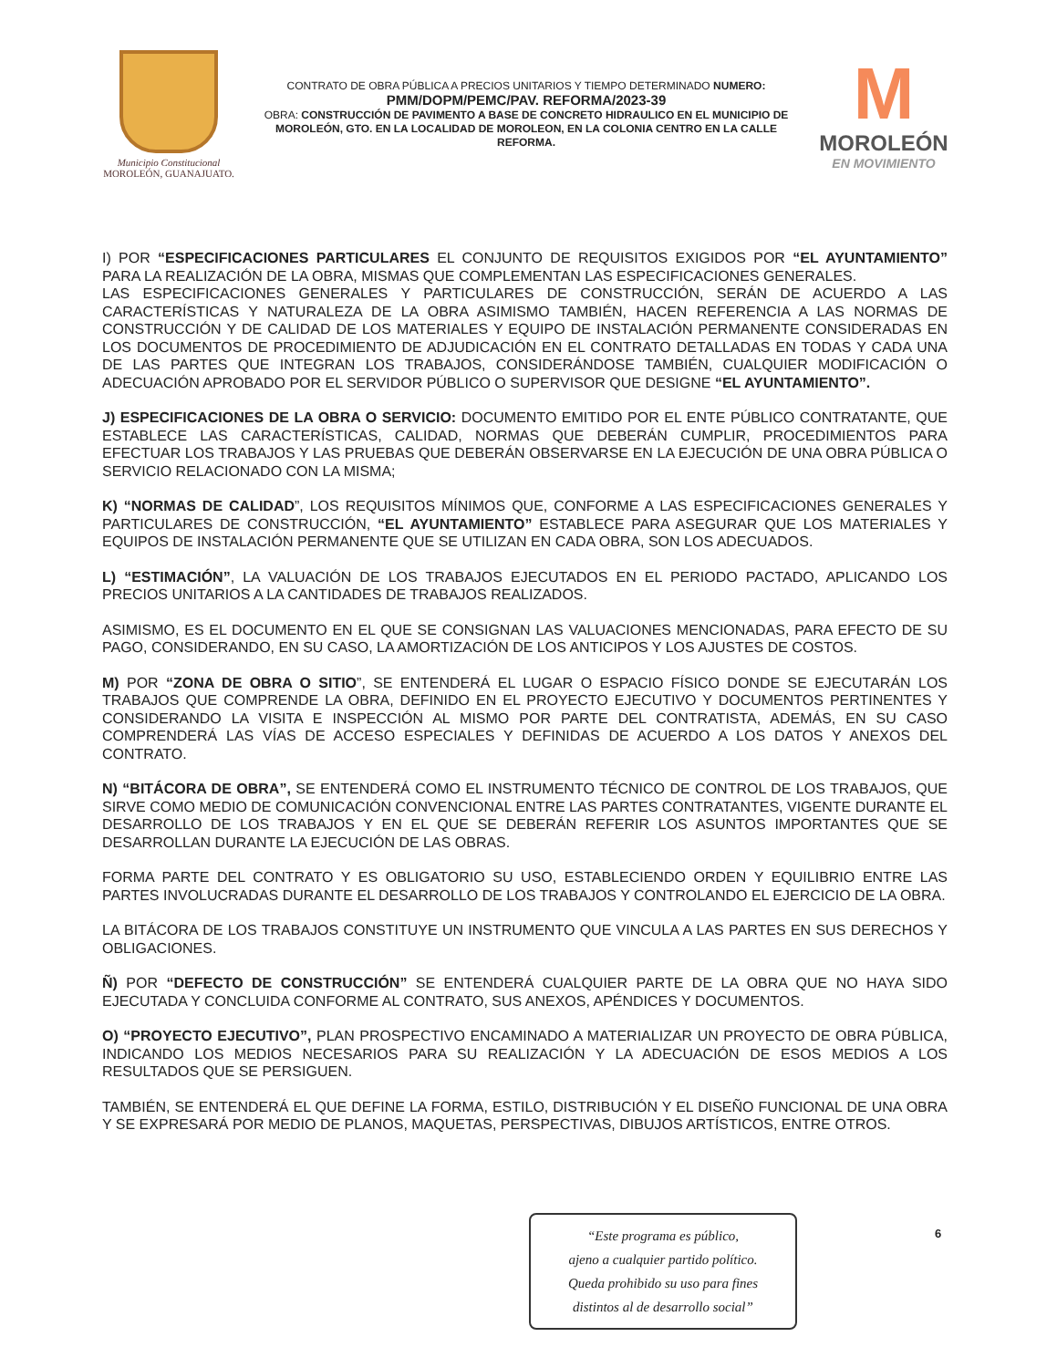Municipio Constitucional
MOROLEÓN, GUANAJUATO.
CONTRATO DE OBRA PÚBLICA A PRECIOS UNITARIOS Y TIEMPO DETERMINADO NUMERO:
PMM/DOPM/PEMC/PAV. REFORMA/2023-39
OBRA: CONSTRUCCIÓN DE PAVIMENTO A BASE DE CONCRETO HIDRAULICO EN EL MUNICIPIO DE MOROLEÓN, GTO. EN LA LOCALIDAD DE MOROLEON, EN LA COLONIA CENTRO EN LA CALLE REFORMA.
M
MOROLEÓN
EN MOVIMIENTO
I) POR “ESPECIFICACIONES PARTICULARES EL CONJUNTO DE REQUISITOS EXIGIDOS POR “EL AYUNTAMIENTO” PARA LA REALIZACIÓN DE LA OBRA, MISMAS QUE COMPLEMENTAN LAS ESPECIFICACIONES GENERALES.
LAS ESPECIFICACIONES GENERALES Y PARTICULARES DE CONSTRUCCIÓN, SERÁN DE ACUERDO A LAS CARACTERÍSTICAS Y NATURALEZA DE LA OBRA ASIMISMO TAMBIÉN, HACEN REFERENCIA A LAS NORMAS DE CONSTRUCCIÓN Y DE CALIDAD DE LOS MATERIALES Y EQUIPO DE INSTALACIÓN PERMANENTE CONSIDERADAS EN LOS DOCUMENTOS DE PROCEDIMIENTO DE ADJUDICACIÓN EN EL CONTRATO DETALLADAS EN TODAS Y CADA UNA DE LAS PARTES QUE INTEGRAN LOS TRABAJOS, CONSIDERÁNDOSE TAMBIÉN, CUALQUIER MODIFICACIÓN O ADECUACIÓN APROBADO POR EL SERVIDOR PÚBLICO O SUPERVISOR QUE DESIGNE “EL AYUNTAMIENTO”.
J) ESPECIFICACIONES DE LA OBRA O SERVICIO: DOCUMENTO EMITIDO POR EL ENTE PÚBLICO CONTRATANTE, QUE ESTABLECE LAS CARACTERÍSTICAS, CALIDAD, NORMAS QUE DEBERÁN CUMPLIR, PROCEDIMIENTOS PARA EFECTUAR LOS TRABAJOS Y LAS PRUEBAS QUE DEBERÁN OBSERVARSE EN LA EJECUCIÓN DE UNA OBRA PÚBLICA O SERVICIO RELACIONADO CON LA MISMA;
K) “NORMAS DE CALIDAD”, LOS REQUISITOS MÍNIMOS QUE, CONFORME A LAS ESPECIFICACIONES GENERALES Y PARTICULARES DE CONSTRUCCIÓN, “EL AYUNTAMIENTO” ESTABLECE PARA ASEGURAR QUE LOS MATERIALES Y EQUIPOS DE INSTALACIÓN PERMANENTE QUE SE UTILIZAN EN CADA OBRA, SON LOS ADECUADOS.
L) “ESTIMACIÓN”, LA VALUACIÓN DE LOS TRABAJOS EJECUTADOS EN EL PERIODO PACTADO, APLICANDO LOS PRECIOS UNITARIOS A LA CANTIDADES DE TRABAJOS REALIZADOS.
ASIMISMO, ES EL DOCUMENTO EN EL QUE SE CONSIGNAN LAS VALUACIONES MENCIONADAS, PARA EFECTO DE SU PAGO, CONSIDERANDO, EN SU CASO, LA AMORTIZACIÓN DE LOS ANTICIPOS Y LOS AJUSTES DE COSTOS.
M) POR “ZONA DE OBRA O SITIO”, SE ENTENDERÁ EL LUGAR O ESPACIO FÍSICO DONDE SE EJECUTARÁN LOS TRABAJOS QUE COMPRENDE LA OBRA, DEFINIDO EN EL PROYECTO EJECUTIVO Y DOCUMENTOS PERTINENTES Y CONSIDERANDO LA VISITA E INSPECCIÓN AL MISMO POR PARTE DEL CONTRATISTA, ADEMÁS, EN SU CASO COMPRENDERÁ LAS VÍAS DE ACCESO ESPECIALES Y DEFINIDAS DE ACUERDO A LOS DATOS Y ANEXOS DEL CONTRATO.
N) “BITÁCORA DE OBRA”, SE ENTENDERÁ COMO EL INSTRUMENTO TÉCNICO DE CONTROL DE LOS TRABAJOS, QUE SIRVE COMO MEDIO DE COMUNICACIÓN CONVENCIONAL ENTRE LAS PARTES CONTRATANTES, VIGENTE DURANTE EL DESARROLLO DE LOS TRABAJOS Y EN EL QUE SE DEBERÁN REFERIR LOS ASUNTOS IMPORTANTES QUE SE DESARROLLAN DURANTE LA EJECUCIÓN DE LAS OBRAS.
FORMA PARTE DEL CONTRATO Y ES OBLIGATORIO SU USO, ESTABLECIENDO ORDEN Y EQUILIBRIO ENTRE LAS PARTES INVOLUCRADAS DURANTE EL DESARROLLO DE LOS TRABAJOS Y CONTROLANDO EL EJERCICIO DE LA OBRA.
LA BITÁCORA DE LOS TRABAJOS CONSTITUYE UN INSTRUMENTO QUE VINCULA A LAS PARTES EN SUS DERECHOS Y OBLIGACIONES.
Ñ) POR “DEFECTO DE CONSTRUCCIÓN” SE ENTENDERÁ CUALQUIER PARTE DE LA OBRA QUE NO HAYA SIDO EJECUTADA Y CONCLUIDA CONFORME AL CONTRATO, SUS ANEXOS, APÉNDICES Y DOCUMENTOS.
O) “PROYECTO EJECUTIVO”, PLAN PROSPECTIVO ENCAMINADO A MATERIALIZAR UN PROYECTO DE OBRA PÚBLICA, INDICANDO LOS MEDIOS NECESARIOS PARA SU REALIZACIÓN Y LA ADECUACIÓN DE ESOS MEDIOS A LOS RESULTADOS QUE SE PERSIGUEN.
TAMBIÉN, SE ENTENDERÁ EL QUE DEFINE LA FORMA, ESTILO, DISTRIBUCIÓN Y EL DISEÑO FUNCIONAL DE UNA OBRA Y SE EXPRESARÁ POR MEDIO DE PLANOS, MAQUETAS, PERSPECTIVAS, DIBUJOS ARTÍSTICOS, ENTRE OTROS.
“Este programa es público,
ajeno a cualquier partido político.
Queda prohibido su uso para fines
distintos al de desarrollo social”
6